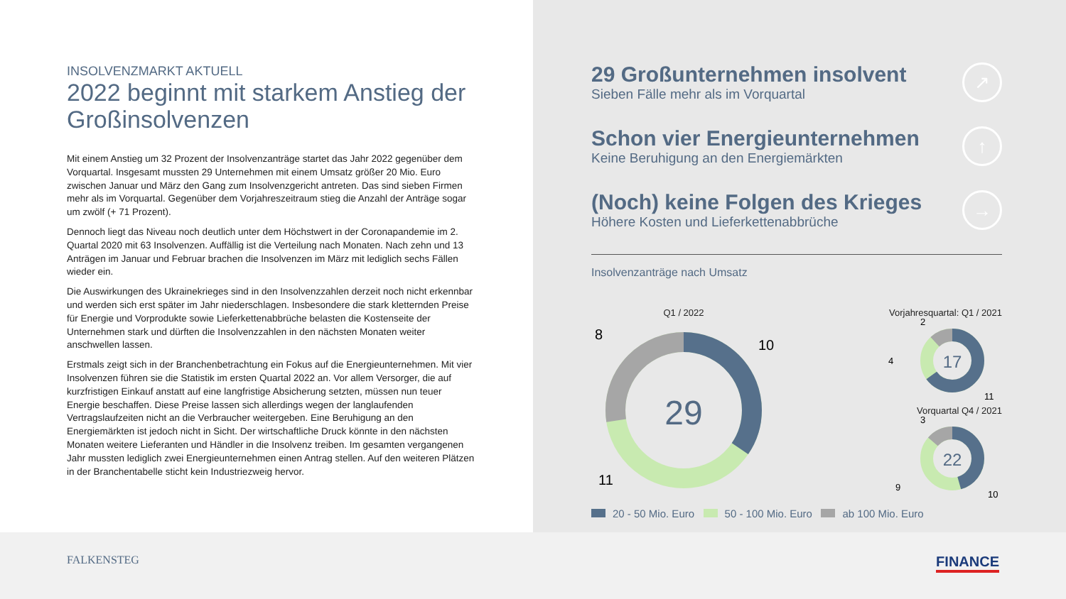INSOLVENZMARKT AKTUELL
2022 beginnt mit starkem Anstieg der Großinsolvenzen
Mit einem Anstieg um 32 Prozent der Insolvenzanträge startet das Jahr 2022 gegenüber dem Vorquartal. Insgesamt mussten 29 Unternehmen mit einem Umsatz größer 20 Mio. Euro zwischen Januar und März den Gang zum Insolvenzgericht antreten. Das sind sieben Firmen mehr als im Vorquartal. Gegenüber dem Vorjahreszeitraum stieg die Anzahl der Anträge sogar um zwölf (+ 71 Prozent).
Dennoch liegt das Niveau noch deutlich unter dem Höchstwert in der Coronapandemie im 2. Quartal 2020 mit 63 Insolvenzen. Auffällig ist die Verteilung nach Monaten. Nach zehn und 13 Anträgen im Januar und Februar brachen die Insolvenzen im März mit lediglich sechs Fällen wieder ein.
Die Auswirkungen des Ukrainekrieges sind in den Insolvenzzahlen derzeit noch nicht erkennbar und werden sich erst später im Jahr niederschlagen. Insbesondere die stark kletternden Preise für Energie und Vorprodukte sowie Lieferkettenabbrüche belasten die Kostenseite der Unternehmen stark und dürften die Insolvenzzahlen in den nächsten Monaten weiter anschwellen lassen.
Erstmals zeigt sich in der Branchenbetrachtung ein Fokus auf die Energieunternehmen. Mit vier Insolvenzen führen sie die Statistik im ersten Quartal 2022 an. Vor allem Versorger, die auf kurzfristigen Einkauf anstatt auf eine langfristige Absicherung setzten, müssen nun teuer Energie beschaffen. Diese Preise lassen sich allerdings wegen der langlaufenden Vertragslaufzeiten nicht an die Verbraucher weitergeben. Eine Beruhigung an den Energiemärkten ist jedoch nicht in Sicht. Der wirtschaftliche Druck könnte in den nächsten Monaten weitere Lieferanten und Händler in die Insolvenz treiben. Im gesamten vergangenen Jahr mussten lediglich zwei Energieunternehmen einen Antrag stellen. Auf den weiteren Plätzen in der Branchentabelle sticht kein Industriezweig hervor.
29 Großunternehmen insolvent
Sieben Fälle mehr als im Vorquartal
↗
Schon vier Energieunternehmen
Keine Beruhigung an den Energiemärkten
↑
(Noch) keine Folgen des Krieges
Höhere Kosten und Lieferkettenabbrüche
→
Insolvenzanträge nach Umsatz
Q1 / 2022
29
10
8
11
Vorjahresquartal: Q1 / 2021
17
2
4
11
Vorquartal Q4 / 2021
22
3
9
10
20 - 50 Mio. Euro 50 - 100 Mio. Euro ab 100 Mio. Euro
FALKENSTEG FINANCE